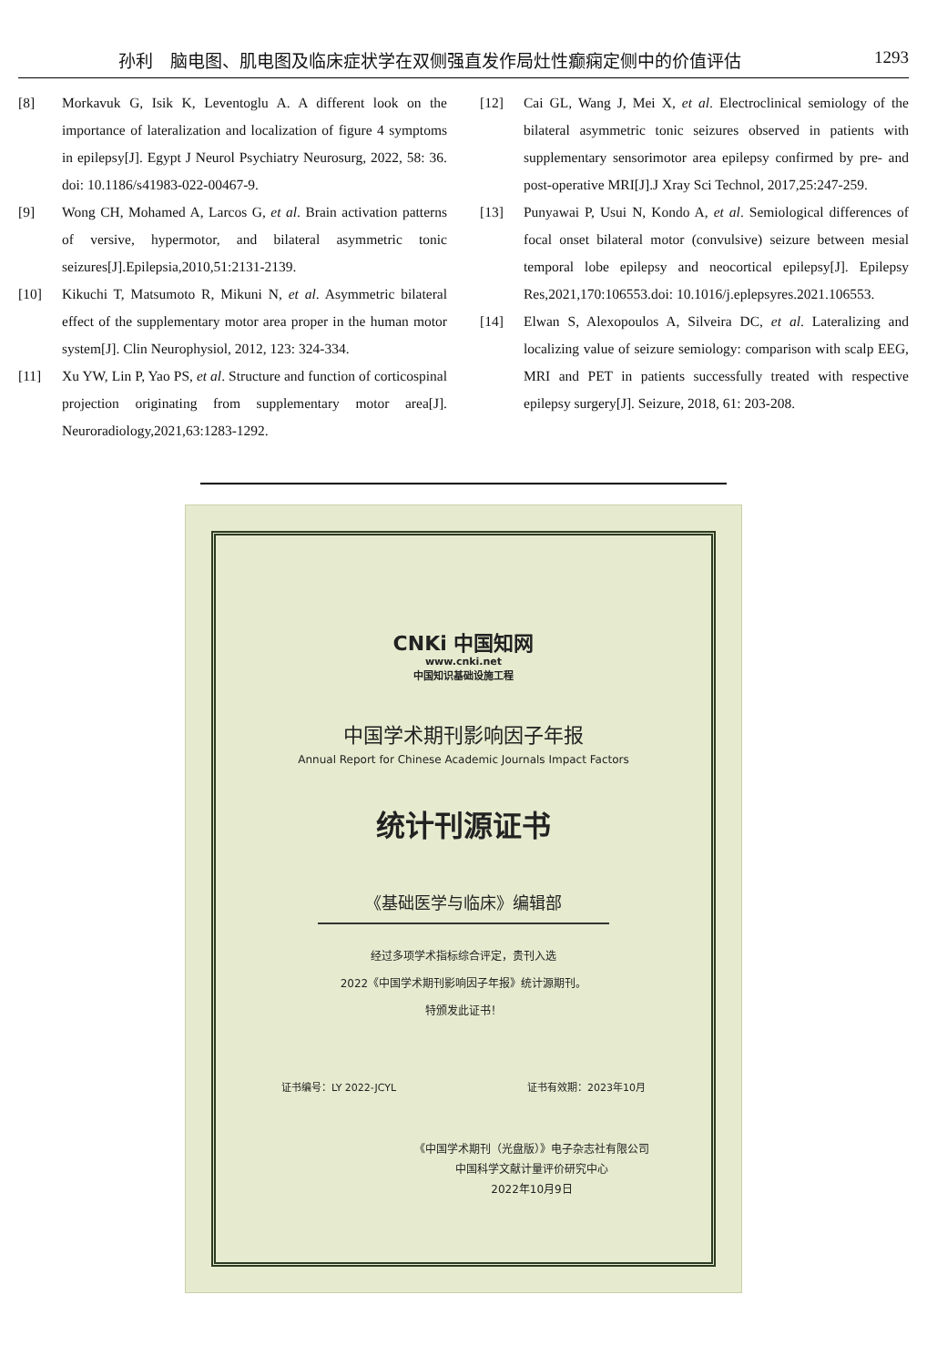孙利　脑电图、肌电图及临床症状学在双侧强直发作局灶性癫痫定侧中的价值评估 1293
[8] Morkavuk G, Isik K, Leventoglu A. A different look on the importance of lateralization and localization of figure 4 symptoms in epilepsy[J]. Egypt J Neurol Psychiatry Neurosurg, 2022, 58: 36. doi: 10.1186/s41983-022-00467-9.
[9] Wong CH, Mohamed A, Larcos G, et al. Brain activation patterns of versive, hypermotor, and bilateral asymmetric tonic seizures[J].Epilepsia,2010,51:2131-2139.
[10] Kikuchi T, Matsumoto R, Mikuni N, et al. Asymmetric bilateral effect of the supplementary motor area proper in the human motor system[J]. Clin Neurophysiol, 2012, 123: 324-334.
[11] Xu YW, Lin P, Yao PS, et al. Structure and function of corticospinal projection originating from supplementary motor area[J]. Neuroradiology,2021,63:1283-1292.
[12] Cai GL, Wang J, Mei X, et al. Electroclinical semiology of the bilateral asymmetric tonic seizures observed in patients with supplementary sensorimotor area epilepsy confirmed by pre- and post-operative MRI[J].J Xray Sci Technol, 2017,25:247-259.
[13] Punyawai P, Usui N, Kondo A, et al. Semiological differences of focal onset bilateral motor (convulsive) seizure between mesial temporal lobe epilepsy and neocortical epilepsy[J]. Epilepsy Res,2021,170:106553.doi: 10.1016/j.eplepsyres.2021.106553.
[14] Elwan S, Alexopoulos A, Silveira DC, et al. Lateralizing and localizing value of seizure semiology: comparison with scalp EEG, MRI and PET in patients successfully treated with respective epilepsy surgery[J]. Seizure, 2018, 61: 203-208.
CNKi 中国知网
www.cnki.net
中国知识基础设施工程
中国学术期刊影响因子年报
Annual Report for Chinese Academic Journals Impact Factors
统计刊源证书
《基础医学与临床》编辑部
经过多项学术指标综合评定，贵刊入选
2022《中国学术期刊影响因子年报》统计源期刊。
特颁发此证书！
证书编号：LY 2022-JCYL 证书有效期：2023年10月
《中国学术期刊（光盘版）》电子杂志社有限公司
中国科学文献计量评价研究中心
2022年10月9日